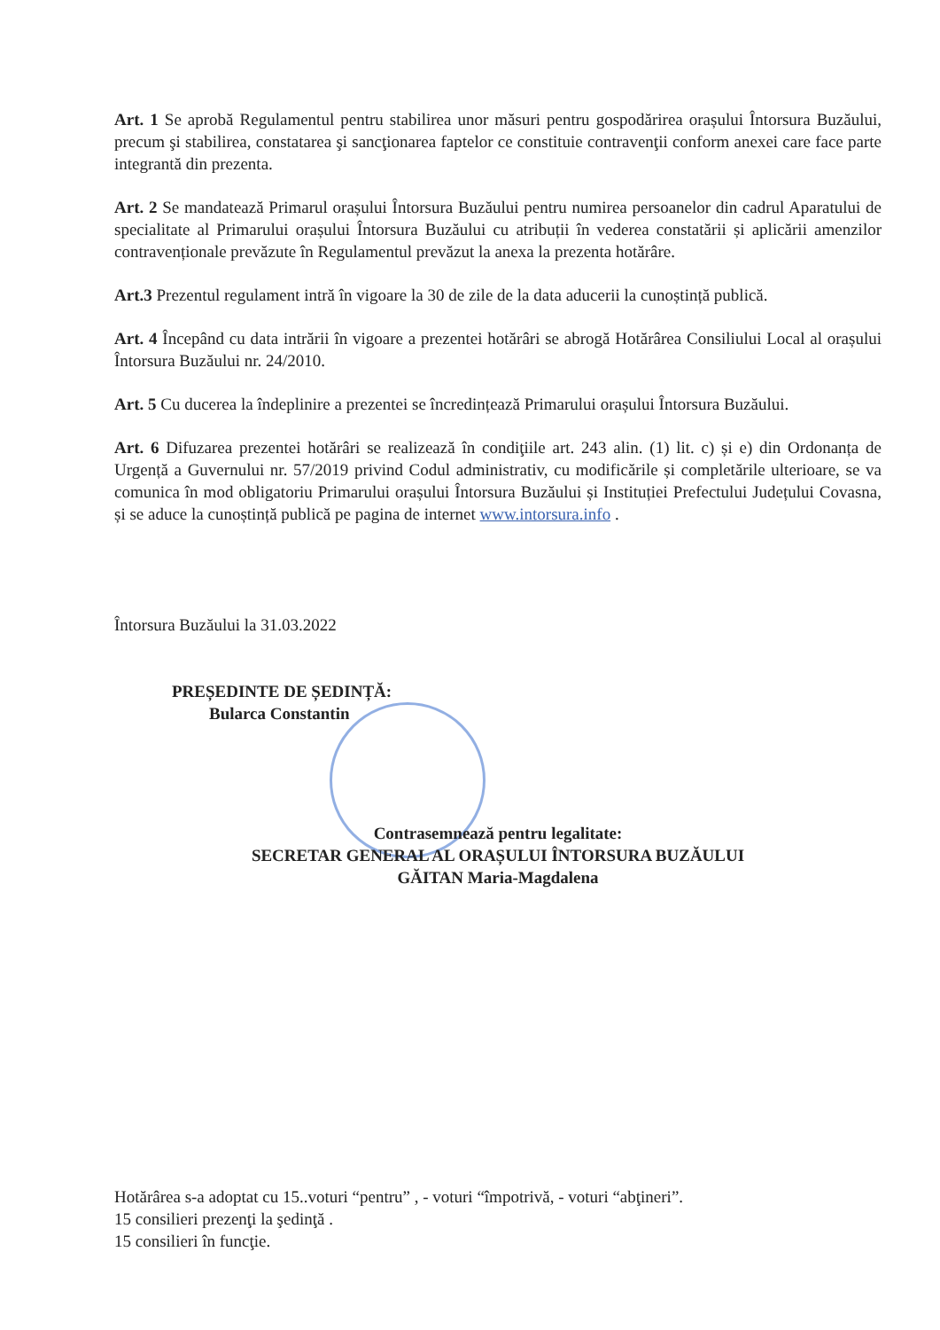Art. 1 Se aprobă Regulamentul pentru stabilirea unor măsuri pentru gospodărirea orașului Întorsura Buzăului, precum şi stabilirea, constatarea şi sancţionarea faptelor ce constituie contravenţii conform anexei care face parte integrantă din prezenta.
Art. 2 Se mandatează Primarul orașului Întorsura Buzăului pentru numirea persoanelor din cadrul Aparatului de specialitate al Primarului orașului Întorsura Buzăului cu atribuții în vederea constatării și aplicării amenzilor contravenționale prevăzute în Regulamentul prevăzut la anexa la prezenta hotărâre.
Art.3 Prezentul regulament intră în vigoare la 30 de zile de la data aducerii la cunoștință publică.
Art. 4 Începând cu data intrării în vigoare a prezentei hotărâri se abrogă Hotărârea Consiliului Local al orașului Întorsura Buzăului nr. 24/2010.
Art. 5 Cu ducerea la îndeplinire a prezentei se încredințează Primarului orașului Întorsura Buzăului.
Art. 6 Difuzarea prezentei hotărâri se realizează în condiţiile art. 243 alin. (1) lit. c) și e) din Ordonanța de Urgență a Guvernului nr. 57/2019 privind Codul administrativ, cu modificările și completările ulterioare, se va comunica în mod obligatoriu Primarului orașului Întorsura Buzăului și Instituției Prefectului Județului Covasna, și se aduce la cunoștință publică pe pagina de internet www.intorsura.info .
Întorsura Buzăului la 31.03.2022
PREȘEDINTE DE ȘEDINȚĂ:
Bularca Constantin
Contrasemnează pentru legalitate:
SECRETAR GENERAL AL ORAȘULUI ÎNTORSURA BUZĂULUI
GĂITAN Maria-Magdalena
Hotărârea s-a adoptat cu 15..voturi “pentru” , - voturi “împotrivă, - voturi “abţineri”.
15 consilieri prezenţi la şedinţă .
15 consilieri în funcţie.